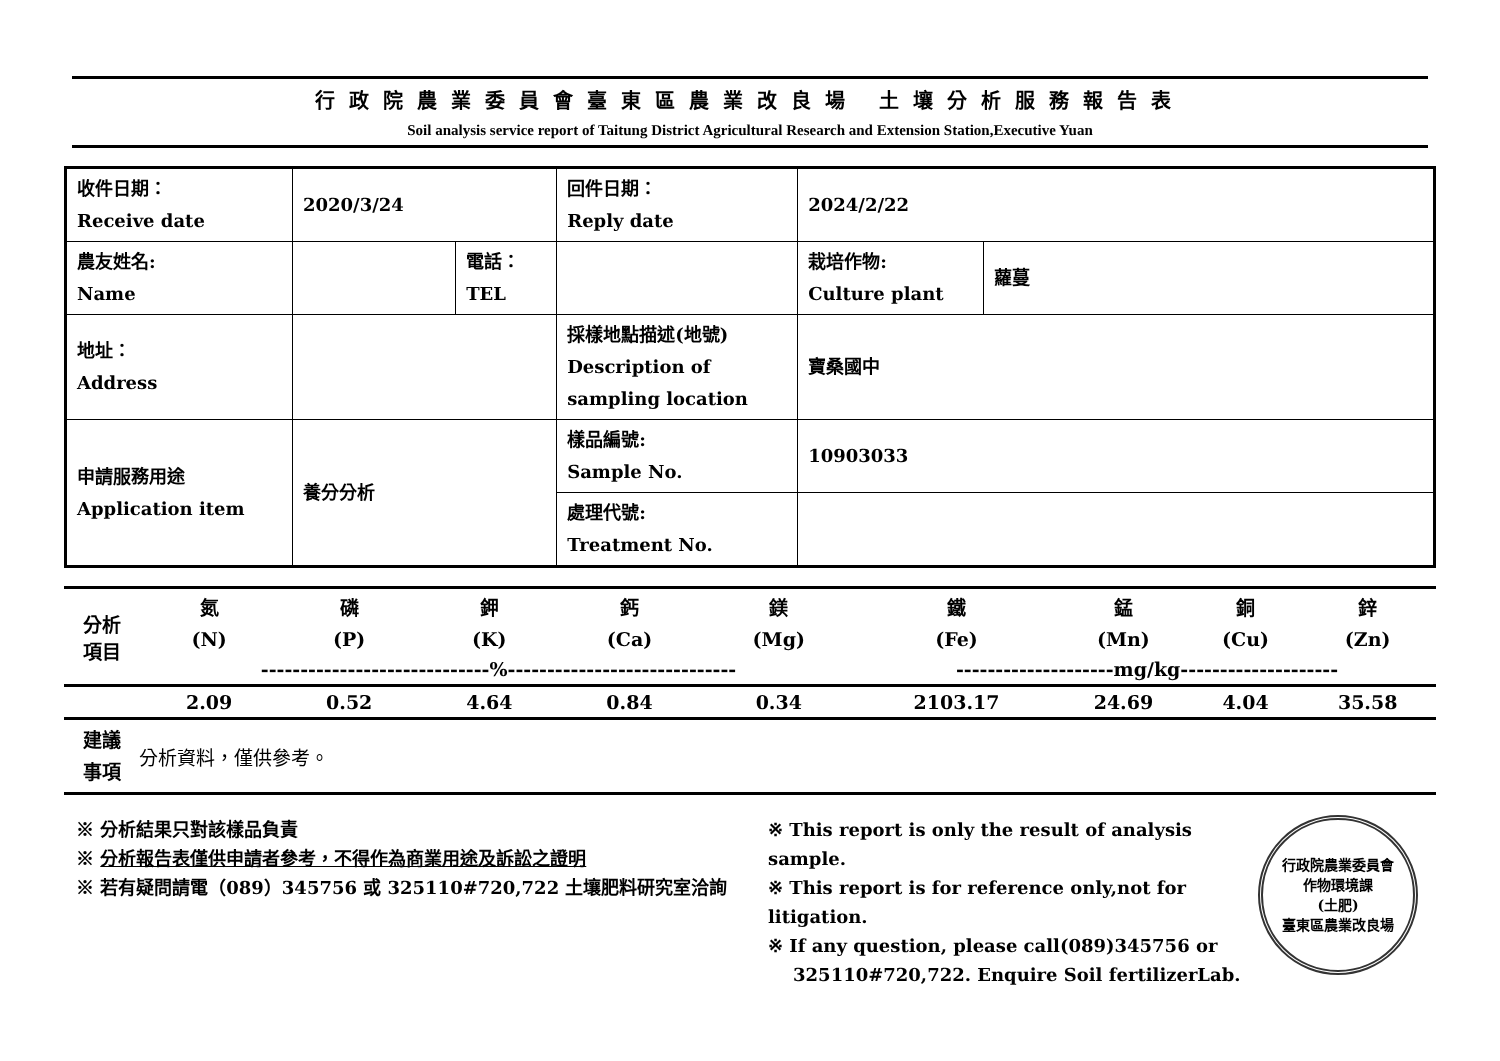行政院農業委員會臺東區農業改良場 土壤分析服務報告表
Soil analysis service report of Taitung District Agricultural Research and Extension Station,Executive Yuan
| 收件日期： Receive date | 2020/3/24 | | 回件日期： Reply date | 2024/2/22 | |
| 農友姓名: Name | | 電話： TEL | | 栽培作物: Culture plant | 蘿蔓 |
| 地址： Address | | | 採樣地點描述(地號) Description of sampling location | 寶桑國中 | |
| 申請服務用途 Application item | 養分分析 | | 樣品編號: Sample No. | 10903033 | |
| | | | 處理代號: Treatment No. | | |
| 分析 項目 | 氮 | 磷 | 鉀 | 鈣 | 鎂 | 鐵 | 錳 | 銅 | 鋅 |
| | (N) | (P) | (K) | (Ca) | (Mg) | (Fe) | (Mn) | (Cu) | (Zn) |
| | -----------------------------%----------------------------- | | | | | --------------------mg/kg-------------------- | | | |
| | 2.09 | 0.52 | 4.64 | 0.84 | 0.34 | 2103.17 | 24.69 | 4.04 | 35.58 |
| 建議 事項 | 分析資料，僅供參考。 | | | | | | | | |
※ 分析結果只對該樣品負責
※ 分析報告表僅供申請者參考，不得作為商業用途及訴訟之證明
※ 若有疑問請電（089）345756 或 325110#720,722 土壤肥料研究室洽詢
※ This report is only the result of analysis sample.
※ This report is for reference only,not for litigation.
※ If any question, please call(089)345756 or
325110#720,722. Enquire Soil fertilizerLab.
行政院農業委員會
作物環境課
(土肥)
臺東區農業改良場